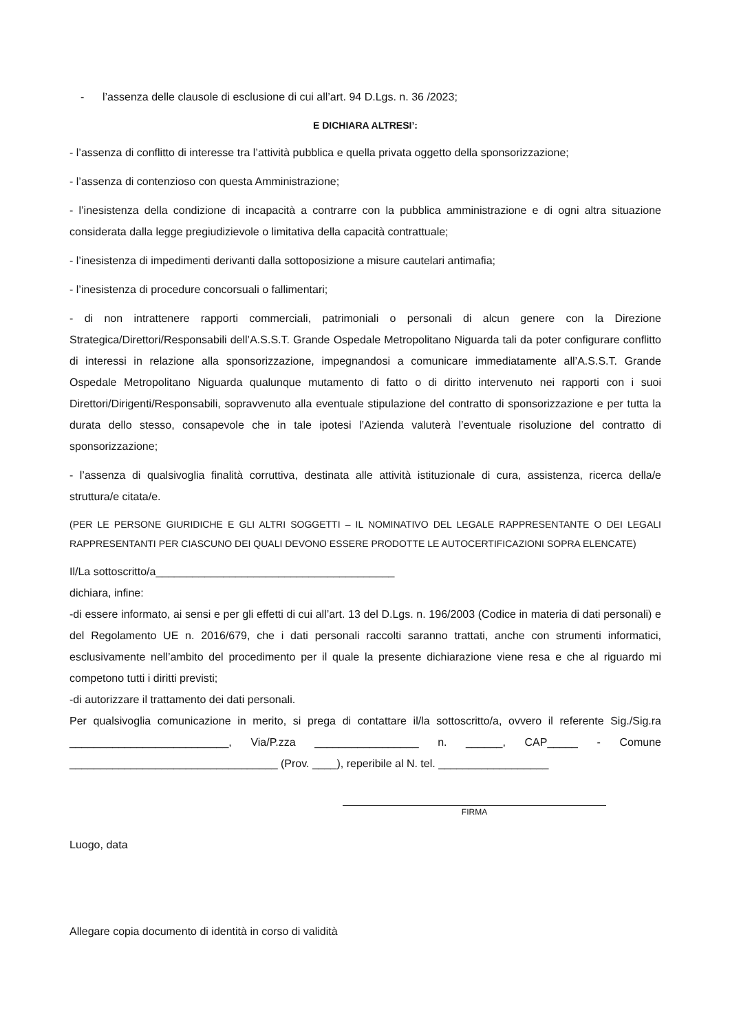- l’assenza delle clausole di esclusione di cui all’art. 94 D.Lgs. n. 36 /2023;
E DICHIARA ALTRESI’:
- l’assenza di conflitto di interesse tra l’attività pubblica e quella privata oggetto della sponsorizzazione;
- l’assenza di contenzioso con questa Amministrazione;
- l’inesistenza della condizione di incapacità a contrarre con la pubblica amministrazione e di ogni altra situazione considerata dalla legge pregiudizievole o limitativa della capacità contrattuale;
- l’inesistenza di impedimenti derivanti dalla sottoposizione a misure cautelari antimafia;
- l’inesistenza di procedure concorsuali o fallimentari;
- di non intrattenere rapporti commerciali, patrimoniali o personali di alcun genere con la Direzione Strategica/Direttori/Responsabili dell’A.S.S.T. Grande Ospedale Metropolitano Niguarda tali da poter configurare conflitto di interessi in relazione alla sponsorizzazione, impegnandosi a comunicare immediatamente all’A.S.S.T. Grande Ospedale Metropolitano Niguarda qualunque mutamento di fatto o di diritto intervenuto nei rapporti con i suoi Direttori/Dirigenti/Responsabili, sopravvenuto alla eventuale stipulazione del contratto di sponsorizzazione e per tutta la durata dello stesso, consapevole che in tale ipotesi l’Azienda valuterà l’eventuale risoluzione del contratto di sponsorizzazione;
- l’assenza di qualsivoglia finalità corruttiva, destinata alle attività istituzionale di cura, assistenza, ricerca della/e struttura/e citata/e.
(PER LE PERSONE GIURIDICHE E GLI ALTRI SOGGETTI – IL NOMINATIVO DEL LEGALE RAPPRESENTANTE O DEI LEGALI RAPPRESENTANTI PER CIASCUNO DEI QUALI DEVONO ESSERE PRODOTTE LE AUTOCERTIFICAZIONI SOPRA ELENCATE)
Il/La sottoscritto/a_______________________________________
dichiara, infine:
-di essere informato, ai sensi e per gli effetti di cui all’art. 13 del D.Lgs. n. 196/2003 (Codice in materia di dati personali) e del Regolamento UE n. 2016/679, che i dati personali raccolti saranno trattati, anche con strumenti informatici, esclusivamente nell’ambito del procedimento per il quale la presente dichiarazione viene resa e che al riguardo mi competono tutti i diritti previsti;
-di autorizzare il trattamento dei dati personali.
Per qualsivoglia comunicazione in merito, si prega di contattare il/la sottoscritto/a, ovvero il referente Sig./Sig.ra __________________________, Via/P.zza _________________ n. ______, CAP_____ - Comune __________________________________ (Prov. ____), reperibile al N. tel. __________________
FIRMA
Luogo, data
Allegare copia documento di identità in corso di validità